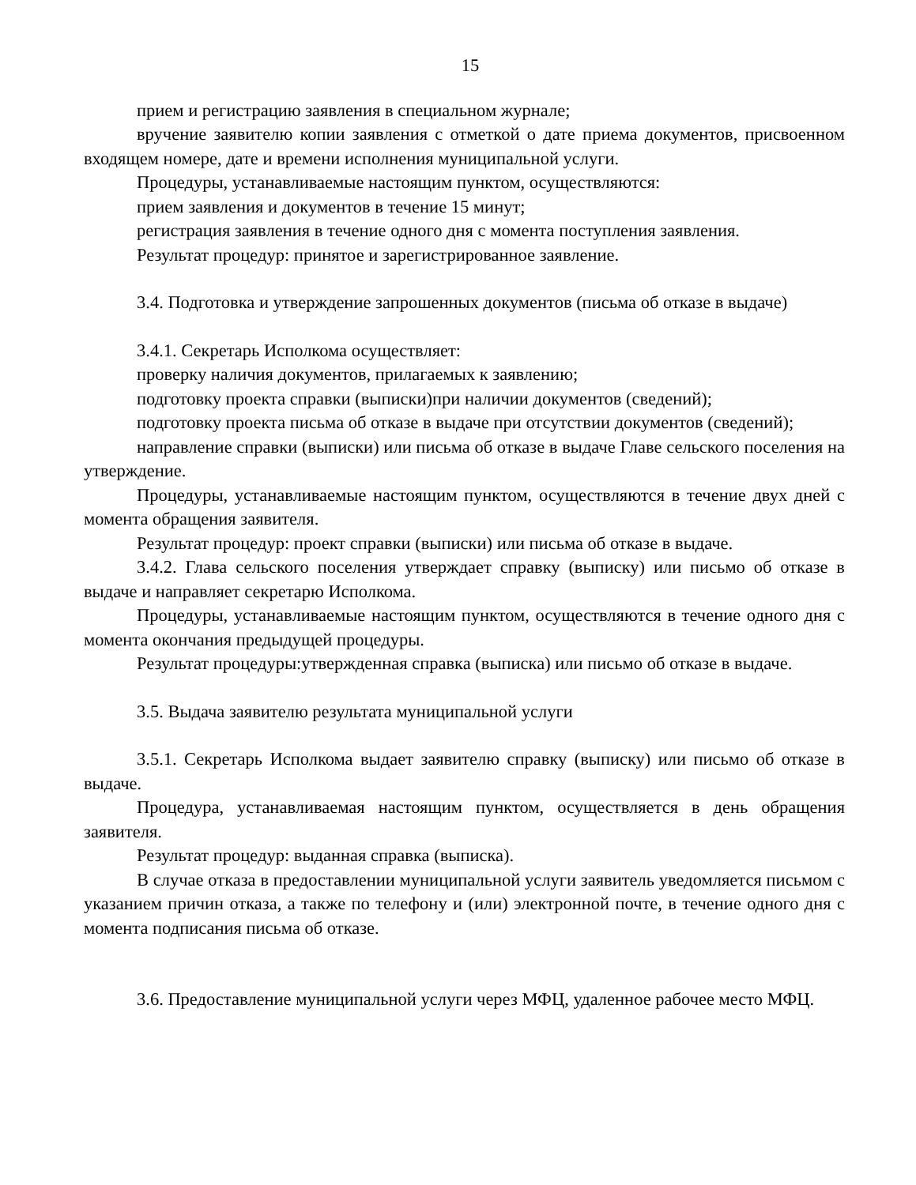15
прием и регистрацию заявления в специальном журнале;
вручение заявителю копии заявления с отметкой о дате приема документов, присвоенном входящем номере, дате и времени исполнения муниципальной услуги.
Процедуры, устанавливаемые настоящим пунктом, осуществляются:
прием заявления и документов в течение 15 минут;
регистрация заявления в течение одного дня с момента поступления заявления.
Результат процедур: принятое и зарегистрированное заявление.
3.4. Подготовка и утверждение запрошенных документов (письма об отказе в выдаче)
3.4.1. Секретарь Исполкома осуществляет:
проверку наличия документов, прилагаемых к заявлению;
подготовку проекта справки (выписки)при наличии документов (сведений);
подготовку проекта письма об отказе в выдаче при отсутствии документов (сведений);
направление справки (выписки) или письма об отказе в выдаче Главе сельского поселения на утверждение.
Процедуры, устанавливаемые настоящим пунктом, осуществляются в течение двух дней с момента обращения заявителя.
Результат процедур: проект справки (выписки) или письма об отказе в выдаче.
3.4.2. Глава сельского поселения утверждает справку (выписку) или письмо об отказе в выдаче и направляет секретарю Исполкома.
Процедуры, устанавливаемые настоящим пунктом, осуществляются в течение одного дня с момента окончания предыдущей процедуры.
Результат процедуры:утвержденная справка (выписка) или письмо об отказе в выдаче.
3.5. Выдача заявителю результата муниципальной услуги
3.5.1. Секретарь Исполкома выдает заявителю справку (выписку) или письмо об отказе в выдаче.
Процедура, устанавливаемая настоящим пунктом, осуществляется в день обращения заявителя.
Результат процедур: выданная справка (выписка).
В случае отказа в предоставлении муниципальной услуги заявитель уведомляется письмом с указанием причин отказа, а также по телефону и (или) электронной почте, в течение одного дня с момента подписания письма об отказе.
3.6. Предоставление муниципальной услуги через МФЦ, удаленное рабочее место МФЦ.